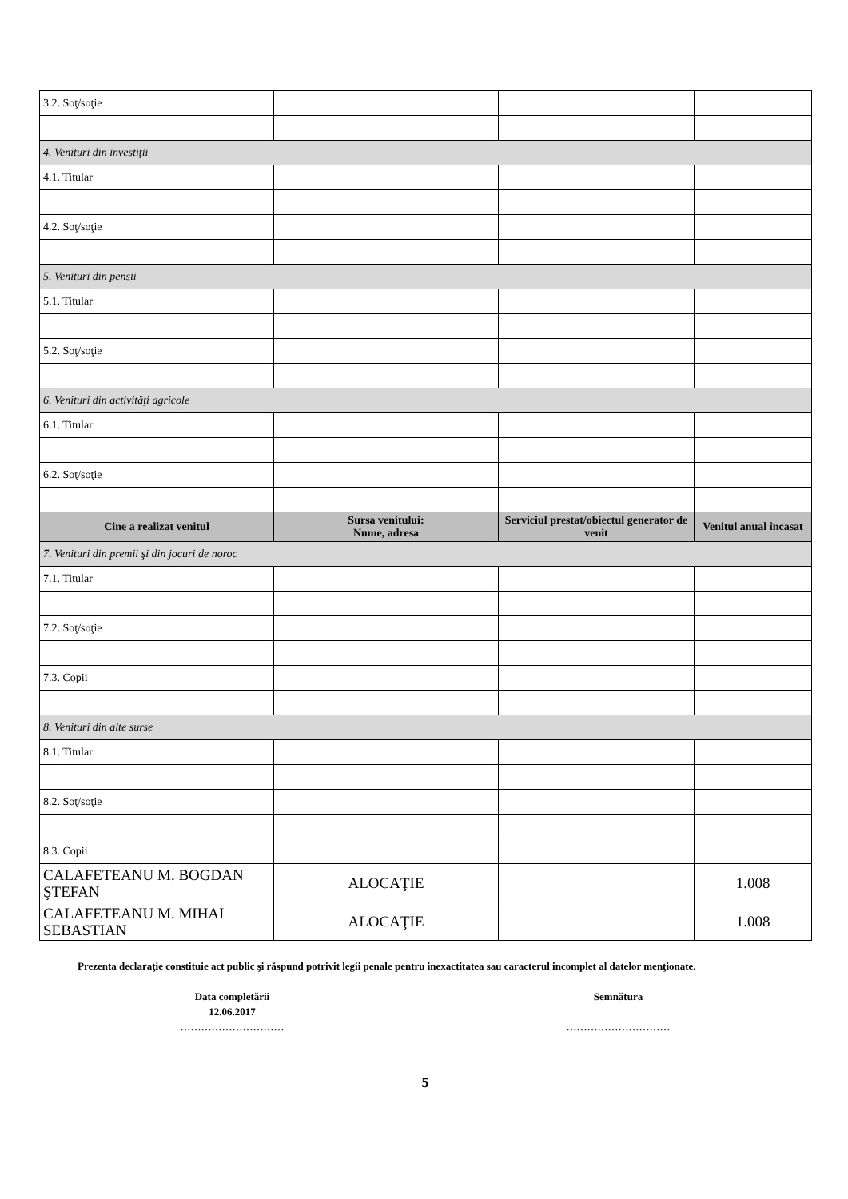| 3.2. Soţ/soţie | | | |
| 4. Venituri din investiţii | | | |
| 4.1. Titular | | | |
| 4.2. Soţ/soţie | | | |
| 5. Venituri din pensii | | | |
| 5.1. Titular | | | |
| 5.2. Soţ/soţie | | | |
| 6. Venituri din activităţi agricole | | | |
| 6.1. Titular | | | |
| 6.2. Soţ/soţie | | | |
| Cine a realizat venitul | Sursa venitului: Nume, adresa | Serviciul prestat/obiectul generator de venit | Venitul anual încasat |
| 7. Venituri din premii şi din jocuri de noroc | | | |
| 7.1. Titular | | | |
| 7.2. Soţ/soţie | | | |
| 7.3. Copii | | | |
| 8. Venituri din alte surse | | | |
| 8.1. Titular | | | |
| 8.2. Soţ/soţie | | | |
| 8.3. Copii | | | |
| CALAFETEANU M. BOGDAN ŞTEFAN | ALOCAŢIE | | 1.008 |
| CALAFETEANU M. MIHAI SEBASTIAN | ALOCAŢIE | | 1.008 |
Prezenta declaraţie constituie act public şi răspund potrivit legii penale pentru inexactitatea sau caracterul incomplet al datelor menţionate.
Data completării
12.06.2017
…………………………
Semnătura
…………………………
5